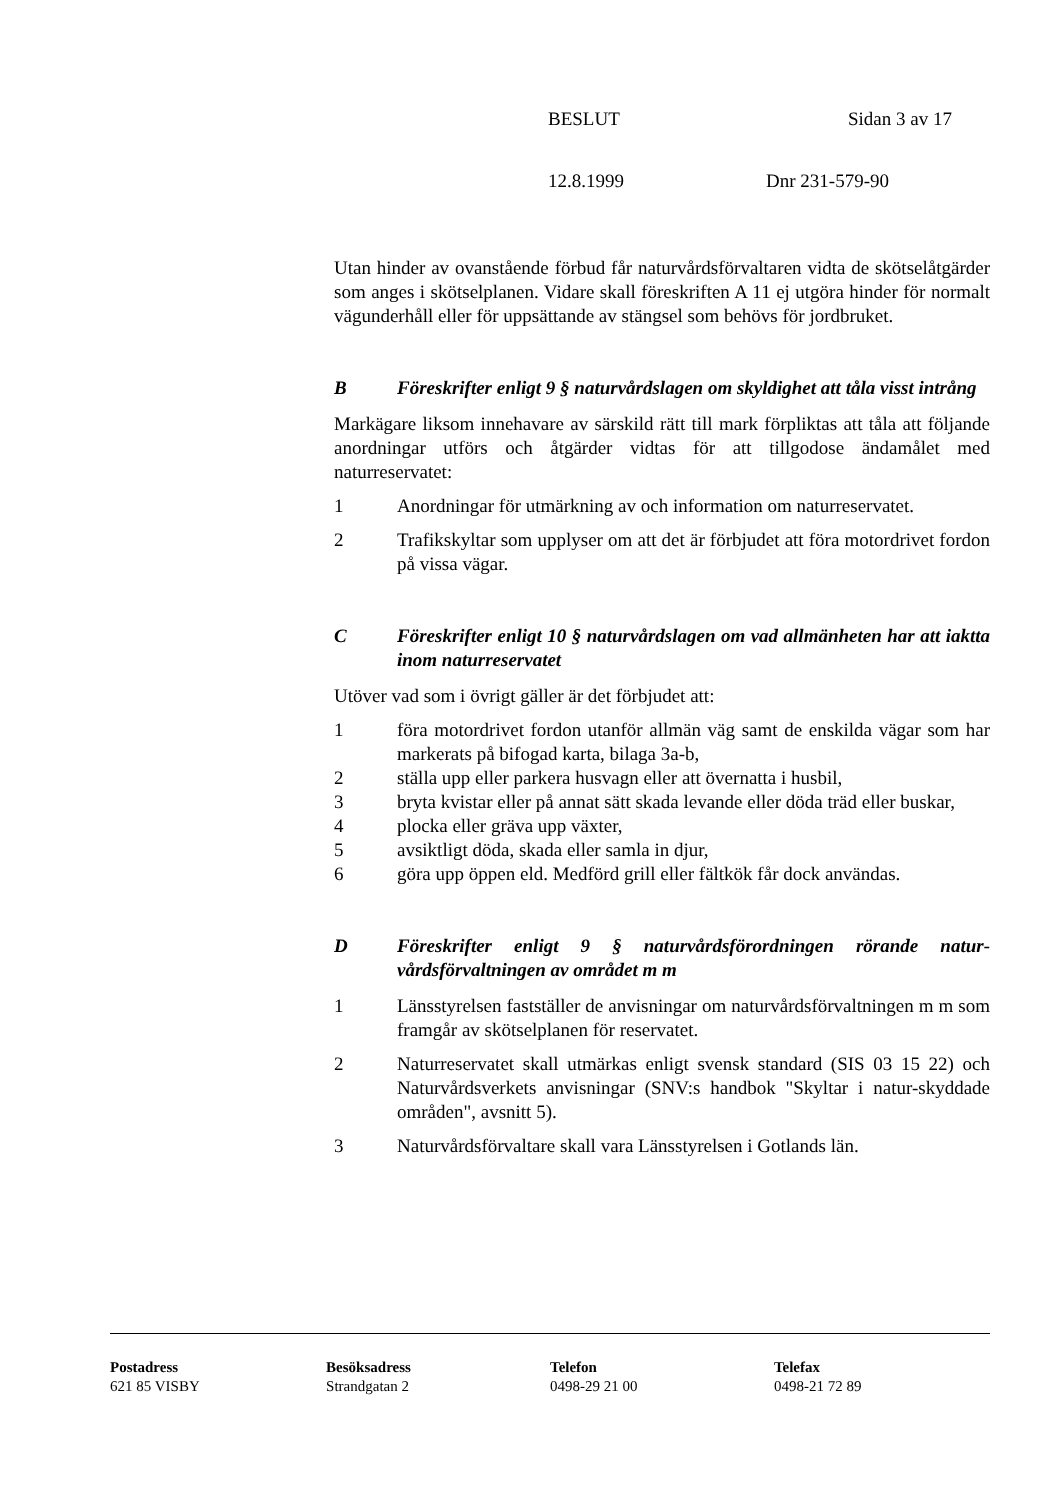BESLUT Sidan 3 av 17
12.8.1999 Dnr 231-579-90
Utan hinder av ovanstående förbud får naturvårdsförvaltaren vidta de sköt­selåtgärder som anges i skötselplanen. Vidare skall föreskriften A 11 ej ut­göra hinder för normalt vägunderhåll eller för uppsättande av stängsel som behövs för jordbruket.
B Föreskrifter enligt 9 § naturvårdslagen om skyldighet att tåla visst intrång
Markägare liksom innehavare av särskild rätt till mark förpliktas att tåla att följande anordningar utförs och åtgärder vidtas för att tillgodose ändamålet med naturreservatet:
1 Anordningar för utmärkning av och information om naturreservatet.
2 Trafikskyltar som upplyser om att det är förbjudet att föra motor­drivet fordon på vissa vägar.
C Föreskrifter enligt 10 § naturvårdslagen om vad allmänheten har att iaktta inom naturreservatet
Utöver vad som i övrigt gäller är det förbjudet att:
1 föra motordrivet fordon utanför allmän väg samt de enskilda vägar som har markerats på bifogad karta, bilaga 3a-b,
2 ställa upp eller parkera husvagn eller att övernatta i husbil,
3 bryta kvistar eller på annat sätt skada levande eller döda träd eller buskar,
4 plocka eller gräva upp växter,
5 avsiktligt döda, skada eller samla in djur,
6 göra upp öppen eld. Medförd grill eller fältkök får dock användas.
D Föreskrifter enligt 9 § naturvårdsförordningen rörande natur­vårdsförvaltningen av området m m
1 Länsstyrelsen fastställer de anvisningar om naturvårdsförvaltningen m m som framgår av skötselplanen för reservatet.
2 Naturreservatet skall utmärkas enligt svensk standard (SIS 03 15 22) och Naturvårdsverkets anvisningar (SNV:s handbok "Skyltar i natur-skyddade områden", avsnitt 5).
3 Naturvårdsförvaltare skall vara Länsstyrelsen i Gotlands län.
Postadress
621 85 VISBY
Besöksadress
Strandgatan 2
Telefon
0498-29 21 00
Telefax
0498-21 72 89